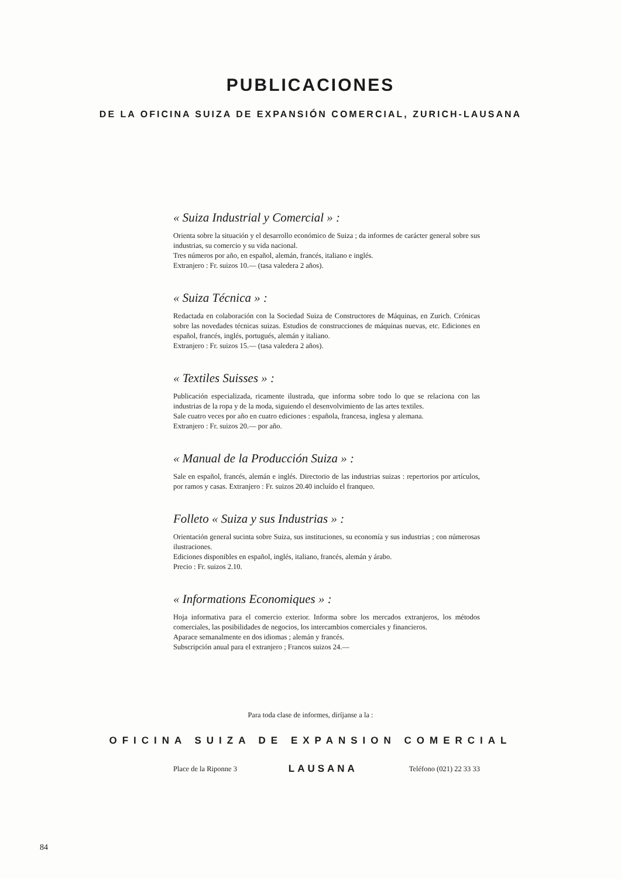PUBLICACIONES
DE LA OFICINA SUIZA DE EXPANSIÓN COMERCIAL, ZURICH-LAUSANA
« Suiza Industrial y Comercial » :
Orienta sobre la situación y el desarrollo económico de Suiza ; da informes de carácter general sobre sus industrias, su comercio y su vida nacional.
Tres números por año, en español, alemán, francés, italiano e inglés.
Extranjero : Fr. suizos 10.— (tasa valedera 2 años).
« Suiza Técnica » :
Redactada en colaboración con la Sociedad Suiza de Constructores de Máquinas, en Zurich. Crónicas sobre las novedades técnicas suizas. Estudios de construcciones de máquinas nuevas, etc. Ediciones en español, francés, inglés, portugués, alemán y italiano.
Extranjero : Fr. suizos 15.— (tasa valedera 2 años).
« Textiles Suisses » :
Publicación especializada, ricamente ilustrada, que informa sobre todo lo que se relaciona con las industrias de la ropa y de la moda, siguiendo el desenvolvimiento de las artes textiles.
Sale cuatro veces por año en cuatro ediciones : española, francesa, inglesa y alemana.
Extranjero : Fr. suizos 20.— por año.
« Manual de la Producción Suiza » :
Sale en español, francés, alemán e inglés. Directorio de las industrias suizas : repertorios por artículos, por ramos y casas. Extranjero : Fr. suizos 20.40 incluído el franqueo.
Folleto « Suiza y sus Industrias » :
Orientación general sucinta sobre Suiza, sus instituciones, su economía y sus industrias ; con númerosas ilustraciones.
Ediciones disponibles en español, inglés, italiano, francés, alemán y árabo.
Precio : Fr. suizos 2.10.
« Informations Economiques » :
Hoja informativa para el comercio exterior. Informa sobre los mercados extranjeros, los métodos comerciales, las posibilidades de negocios, los intercambios comerciales y financieros.
Aparace semanalmente en dos idiomas ; alemán y francés.
Subscripción anual para el extranjero ; Francos suizos 24.—
Para toda clase de informes, diríjanse a la :
OFICINA SUIZA DE EXPANSION COMERCIAL
Place de la Riponne 3 LAUSANA Teléfono (021) 22 33 33
84